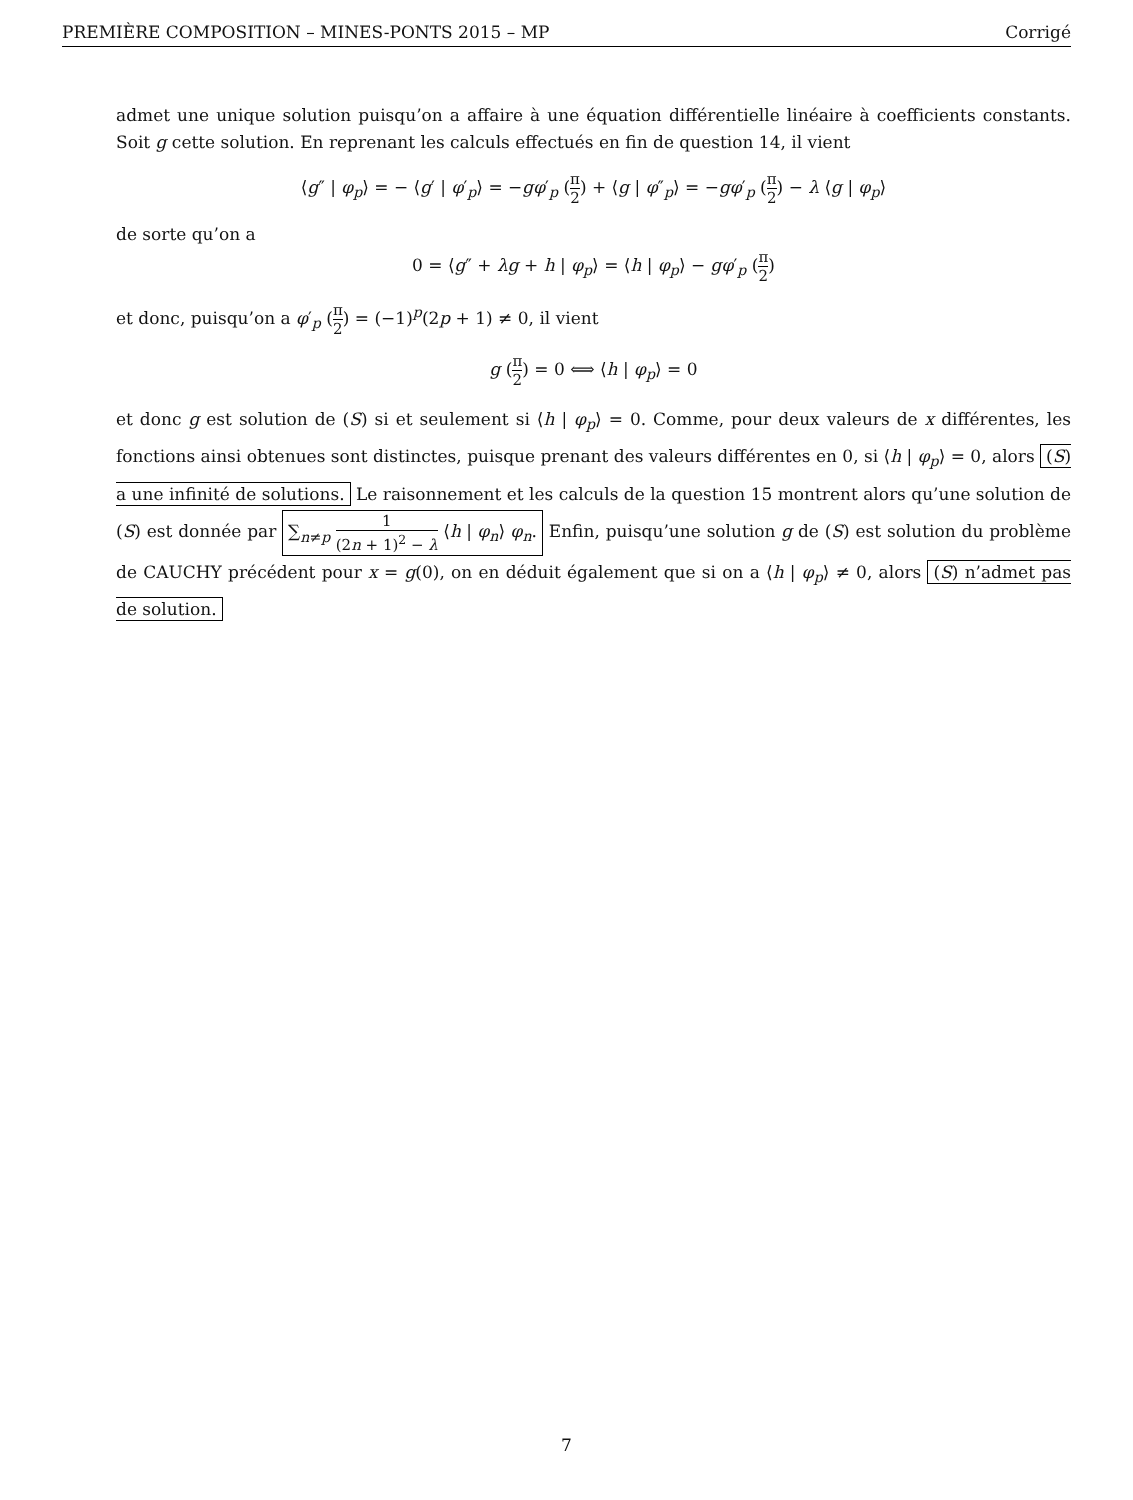PREMIÈRE COMPOSITION – MINES-PONTS 2015 – MP Corrigé
admet une unique solution puisqu’on a affaire à une équation différentielle linéaire à coefficients constants. Soit g cette solution. En reprenant les calculs effectués en fin de question 14, il vient
⟨g″ | φ<sub>p</sub>⟩ = − ⟨g′ | φ′<sub>p</sub>⟩ = −gφ′<sub>p</sub> (π 2) + ⟨g | φ″<sub>p</sub>⟩ = −gφ′<sub>p</sub> (π 2) − λ ⟨g | φ<sub>p</sub>⟩
de sorte qu’on a
0 = ⟨g″ + λg + h | φ<sub>p</sub>⟩ = ⟨h | φ<sub>p</sub>⟩ − gφ′<sub>p</sub> (π 2)
et donc, puisqu’on a φ′<sub>p</sub> (π 2) = (−1)<sup>p</sup>(2p + 1) ≠ 0, il vient
g (π 2) = 0 ⟺ ⟨h | φ<sub>p</sub>⟩ = 0
et donc g est solution de (S) si et seulement si ⟨h | φ<sub>p</sub>⟩ = 0. Comme, pour deux valeurs de x différentes, les fonctions ainsi obtenues sont distinctes, puisque prenant des valeurs différentes en 0, si ⟨h | φ<sub>p</sub>⟩ = 0, alors (S) a une infinité de solutions. Le raisonnement et les calculs de la question 15 montrent alors qu’une solution de (S) est donnée par ∑<sub>n≠p</sub> 1 (2n + 1)<sup>2</sup> − λ ⟨h | φ<sub>n</sub>⟩ φ<sub>n</sub>. Enfin, puisqu’une solution g de (S) est solution du problème de CAUCHY précédent pour x = g(0), on en déduit également que si on a ⟨h | φ<sub>p</sub>⟩ ≠ 0, alors (S) n’admet pas de solution.
7